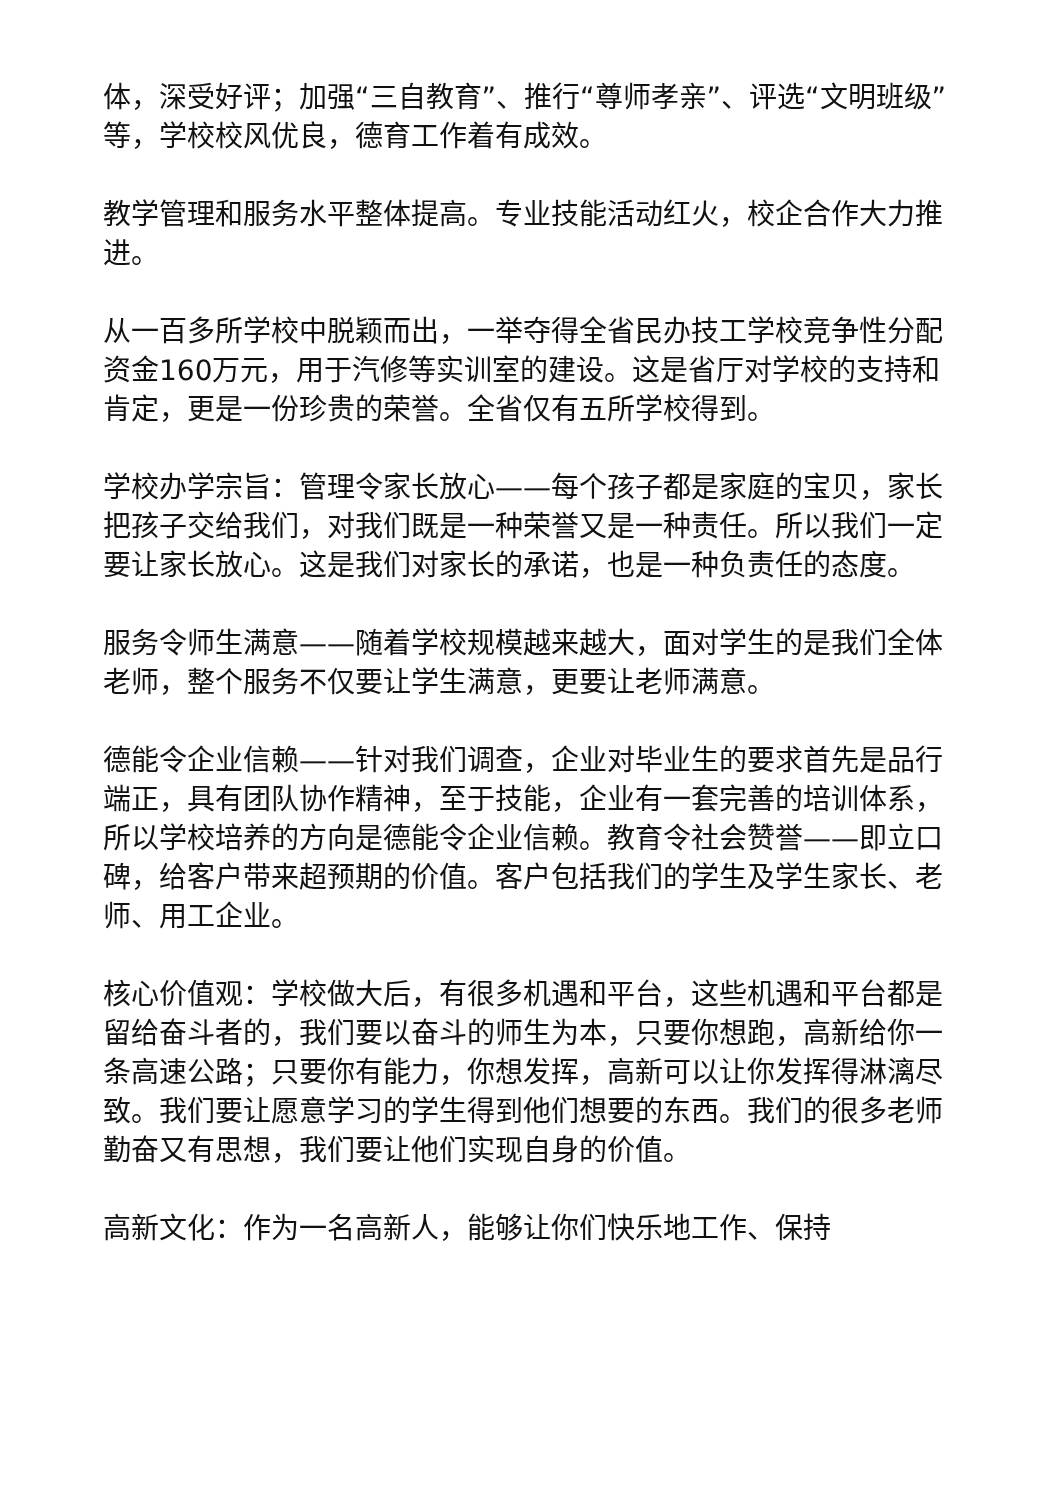体，深受好评；加强“三自教育”、推行“尊师孝亲”、评选“文明班级”等，学校校风优良，德育工作着有成效。
教学管理和服务水平整体提高。专业技能活动红火，校企合作大力推进。
从一百多所学校中脱颖而出，一举夺得全省民办技工学校竞争性分配资金160万元，用于汽修等实训室的建设。这是省厅对学校的支持和肯定，更是一份珍贵的荣誉。全省仅有五所学校得到。
学校办学宗旨：管理令家长放心——每个孩子都是家庭的宝贝，家长把孩子交给我们，对我们既是一种荣誉又是一种责任。所以我们一定要让家长放心。这是我们对家长的承诺，也是一种负责任的态度。
服务令师生满意——随着学校规模越来越大，面对学生的是我们全体老师，整个服务不仅要让学生满意，更要让老师满意。
德能令企业信赖——针对我们调查，企业对毕业生的要求首先是品行端正，具有团队协作精神，至于技能，企业有一套完善的培训体系，所以学校培养的方向是德能令企业信赖。教育令社会赞誉——即立口碑，给客户带来超预期的价值。客户包括我们的学生及学生家长、老师、用工企业。
核心价值观：学校做大后，有很多机遇和平台，这些机遇和平台都是留给奋斗者的，我们要以奋斗的师生为本，只要你想跑，高新给你一条高速公路；只要你有能力，你想发挥，高新可以让你发挥得淋漓尽致。我们要让愿意学习的学生得到他们想要的东西。我们的很多老师勤奋又有思想，我们要让他们实现自身的价值。
高新文化：作为一名高新人，能够让你们快乐地工作、保持